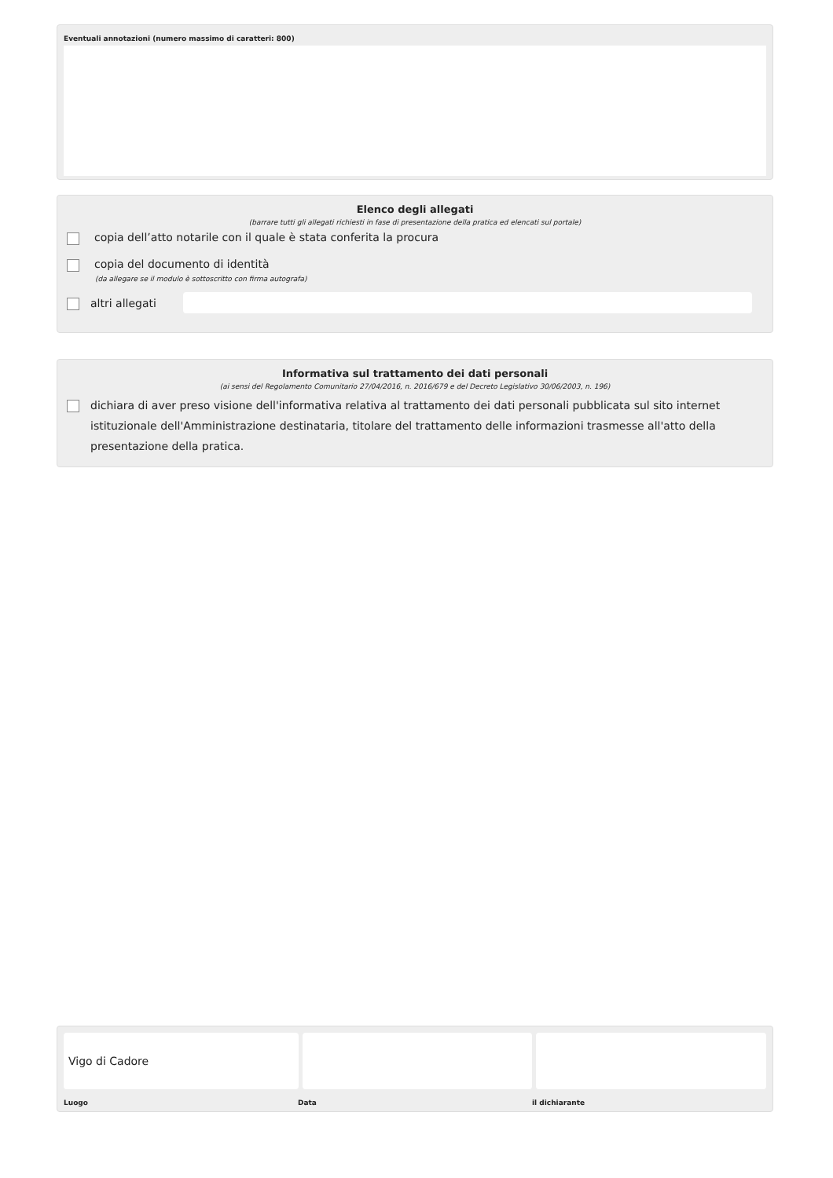Eventuali annotazioni (numero massimo di caratteri: 800)
Elenco degli allegati
(barrare tutti gli allegati richiesti in fase di presentazione della pratica ed elencati sul portale)
copia dell’atto notarile con il quale è stata conferita la procura
copia del documento di identità
(da allegare se il modulo è sottoscritto con firma autografa)
altri allegati
Informativa sul trattamento dei dati personali
(ai sensi del Regolamento Comunitario 27/04/2016, n. 2016/679 e del Decreto Legislativo 30/06/2003, n. 196)
dichiara di aver preso visione dell'informativa relativa al trattamento dei dati personali pubblicata sul sito internet istituzionale dell'Amministrazione destinataria, titolare del trattamento delle informazioni trasmesse all'atto della presentazione della pratica.
Vigo di Cadore
Luogo Data il dichiarante